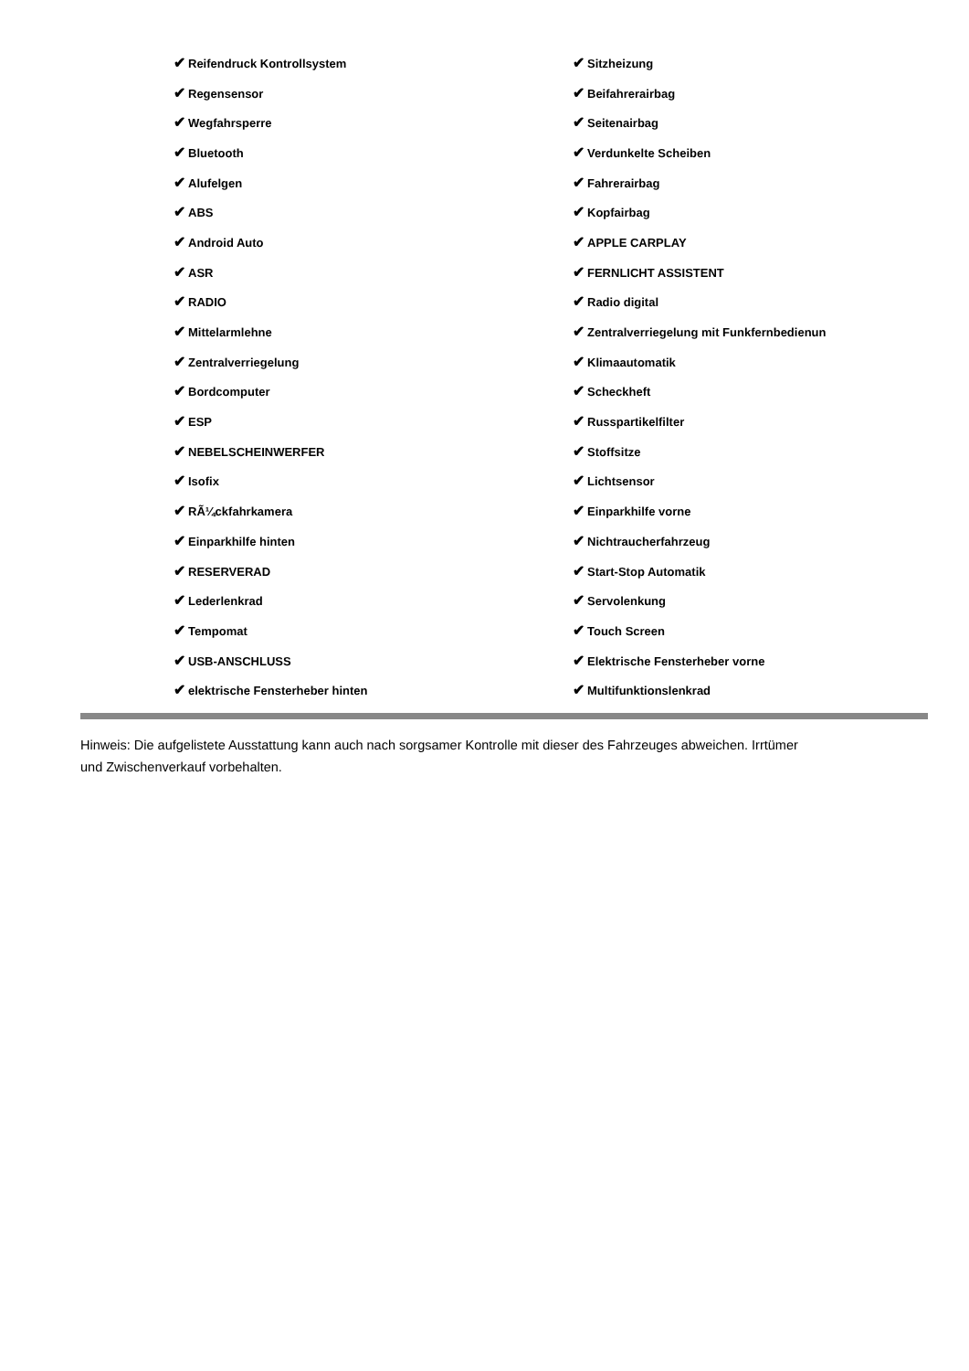| ✔ Reifendruck Kontrollsystem | ✔ Sitzheizung |
| ✔ Regensensor | ✔ Beifahrerairbag |
| ✔ Wegfahrsperre | ✔ Seitenairbag |
| ✔ Bluetooth | ✔ Verdunkelte Scheiben |
| ✔ Alufelgen | ✔ Fahrerairbag |
| ✔ ABS | ✔ Kopfairbag |
| ✔ Android Auto | ✔ APPLE CARPLAY |
| ✔ ASR | ✔ FERNLICHT ASSISTENT |
| ✔ RADIO | ✔ Radio digital |
| ✔ Mittelarmlehne | ✔ Zentralverriegelung mit Funkfernbedienun |
| ✔ Zentralverriegelung | ✔ Klimaautomatik |
| ✔ Bordcomputer | ✔ Scheckheft |
| ✔ ESP | ✔ Russpartikelfilter |
| ✔ NEBELSCHEINWERFER | ✔ Stoffsitze |
| ✔ Isofix | ✔ Lichtsensor |
| ✔ RÃ¼ckfahrkamera | ✔ Einparkhilfe vorne |
| ✔ Einparkhilfe hinten | ✔ Nichtraucherfahrzeug |
| ✔ RESERVERAD | ✔ Start-Stop Automatik |
| ✔ Lederlenkrad | ✔ Servolenkung |
| ✔ Tempomat | ✔ Touch Screen |
| ✔ USB-ANSCHLUSS | ✔ Elektrische Fensterheber vorne |
| ✔ elektrische Fensterheber hinten | ✔ Multifunktionslenkrad |
Hinweis: Die aufgelistete Ausstattung kann auch nach sorgsamer Kontrolle mit dieser des Fahrzeuges abweichen. Irrtümer und Zwischenverkauf vorbehalten.